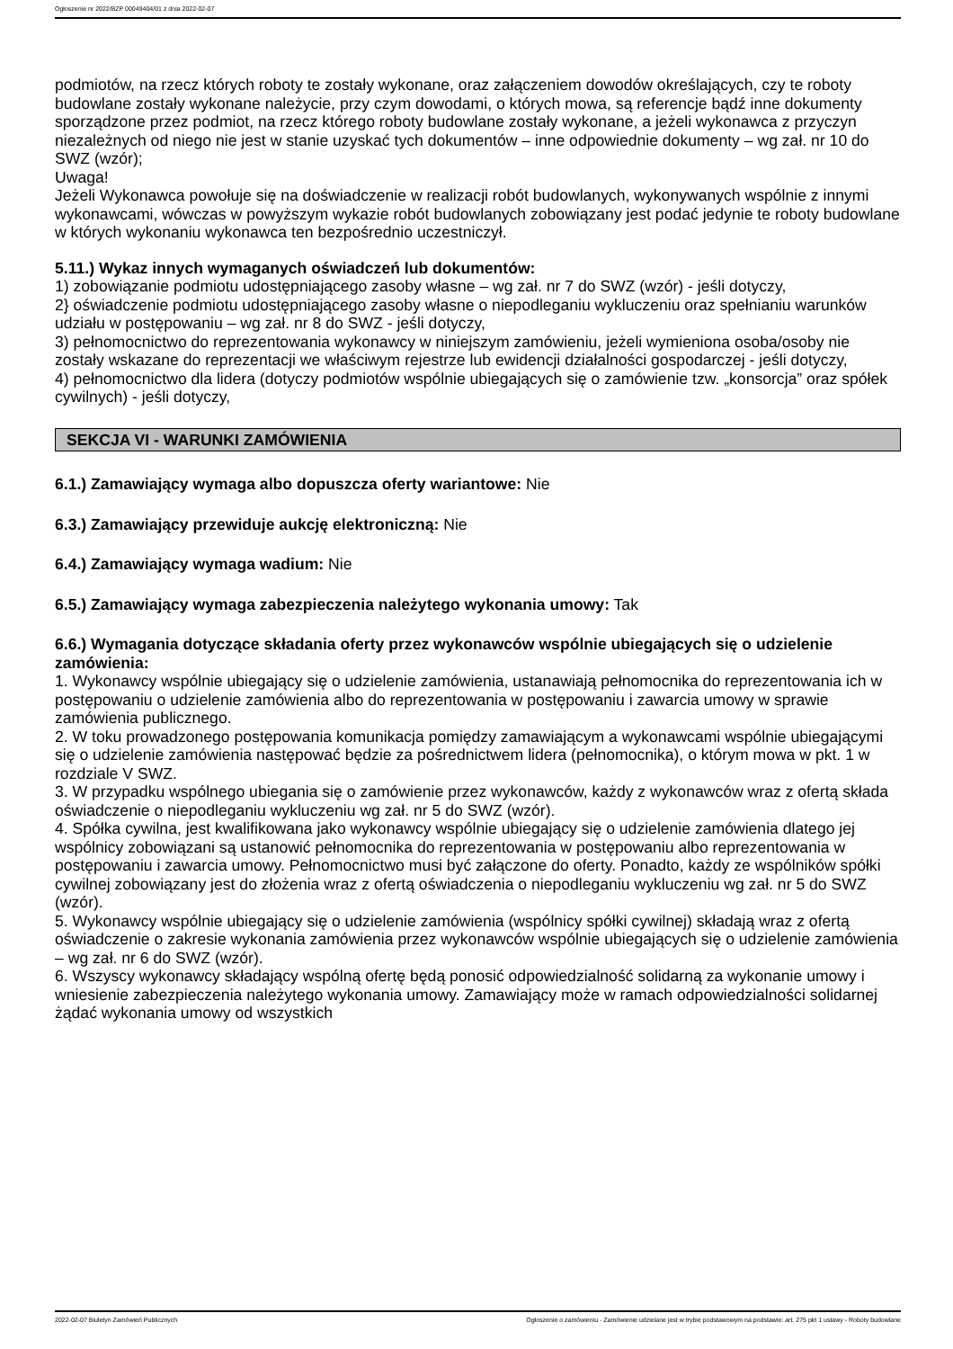Ogłoszenie nr 2022/BZP 00049404/01 z dnia 2022-02-07
podmiotów, na rzecz których roboty te zostały wykonane, oraz załączeniem dowodów określających, czy te roboty budowlane zostały wykonane należycie, przy czym dowodami, o których mowa, są referencje bądź inne dokumenty sporządzone przez podmiot, na rzecz którego roboty budowlane zostały wykonane, a jeżeli wykonawca z przyczyn niezależnych od niego nie jest w stanie uzyskać tych dokumentów – inne odpowiednie dokumenty – wg zał. nr 10 do SWZ (wzór);
Uwaga!
Jeżeli Wykonawca powołuje się na doświadczenie w realizacji robót budowlanych, wykonywanych wspólnie z innymi wykonawcami, wówczas w powyższym wykazie robót budowlanych zobowiązany jest podać jedynie te roboty budowlane w których wykonaniu wykonawca ten bezpośrednio uczestniczył.
5.11.) Wykaz innych wymaganych oświadczeń lub dokumentów:
1) zobowiązanie podmiotu udostępniającego zasoby własne – wg zał. nr 7 do SWZ (wzór) - jeśli dotyczy,
2} oświadczenie podmiotu udostępniającego zasoby własne o niepodleganiu wykluczeniu oraz spełnianiu warunków udziału w postępowaniu – wg zał. nr 8 do SWZ - jeśli dotyczy,
3) pełnomocnictwo do reprezentowania wykonawcy w niniejszym zamówieniu, jeżeli wymieniona osoba/osoby nie zostały wskazane do reprezentacji we właściwym rejestrze lub ewidencji działalności gospodarczej - jeśli dotyczy,
4) pełnomocnictwo dla lidera (dotyczy podmiotów wspólnie ubiegających się o zamówienie tzw. „konsorcja” oraz spółek cywilnych) - jeśli dotyczy,
SEKCJA VI - WARUNKI ZAMÓWIENIA
6.1.) Zamawiający wymaga albo dopuszcza oferty wariantowe: Nie
6.3.) Zamawiający przewiduje aukcję elektroniczną: Nie
6.4.) Zamawiający wymaga wadium: Nie
6.5.) Zamawiający wymaga zabezpieczenia należytego wykonania umowy: Tak
6.6.) Wymagania dotyczące składania oferty przez wykonawców wspólnie ubiegających się o udzielenie zamówienia:
1. Wykonawcy wspólnie ubiegający się o udzielenie zamówienia, ustanawiają pełnomocnika do reprezentowania ich w postępowaniu o udzielenie zamówienia albo do reprezentowania w postępowaniu i zawarcia umowy w sprawie zamówienia publicznego.
2. W toku prowadzonego postępowania komunikacja pomiędzy zamawiającym a wykonawcami wspólnie ubiegającymi się o udzielenie zamówienia następować będzie za pośrednictwem lidera (pełnomocnika), o którym mowa w pkt. 1 w rozdziale V SWZ.
3. W przypadku wspólnego ubiegania się o zamówienie przez wykonawców, każdy z wykonawców wraz z ofertą składa oświadczenie o niepodleganiu wykluczeniu wg zał. nr 5 do SWZ (wzór).
4. Spółka cywilna, jest kwalifikowana jako wykonawcy wspólnie ubiegający się o udzielenie zamówienia dlatego jej wspólnicy zobowiązani są ustanowić pełnomocnika do reprezentowania w postępowaniu albo reprezentowania w postępowaniu i zawarcia umowy. Pełnomocnictwo musi być załączone do oferty. Ponadto, każdy ze wspólników spółki cywilnej zobowiązany jest do złożenia wraz z ofertą oświadczenia o niepodleganiu wykluczeniu wg zał. nr 5 do SWZ (wzór).
5. Wykonawcy wspólnie ubiegający się o udzielenie zamówienia (wspólnicy spółki cywilnej) składają wraz z ofertą oświadczenie o zakresie wykonania zamówienia przez wykonawców wspólnie ubiegających się o udzielenie zamówienia – wg zał. nr 6 do SWZ (wzór).
6. Wszyscy wykonawcy składający wspólną ofertę będą ponosić odpowiedzialność solidarną za wykonanie umowy i wniesienie zabezpieczenia należytego wykonania umowy. Zamawiający może w ramach odpowiedzialności solidarnej żądać wykonania umowy od wszystkich
2022-02-07 Biuletyn Zamówień Publicznych Ogłoszenie o zamówieniu - Zamówienie udzielane jest w trybie podstawowym na podstawie: art. 275 pkt 1 ustawy - Roboty budowlane